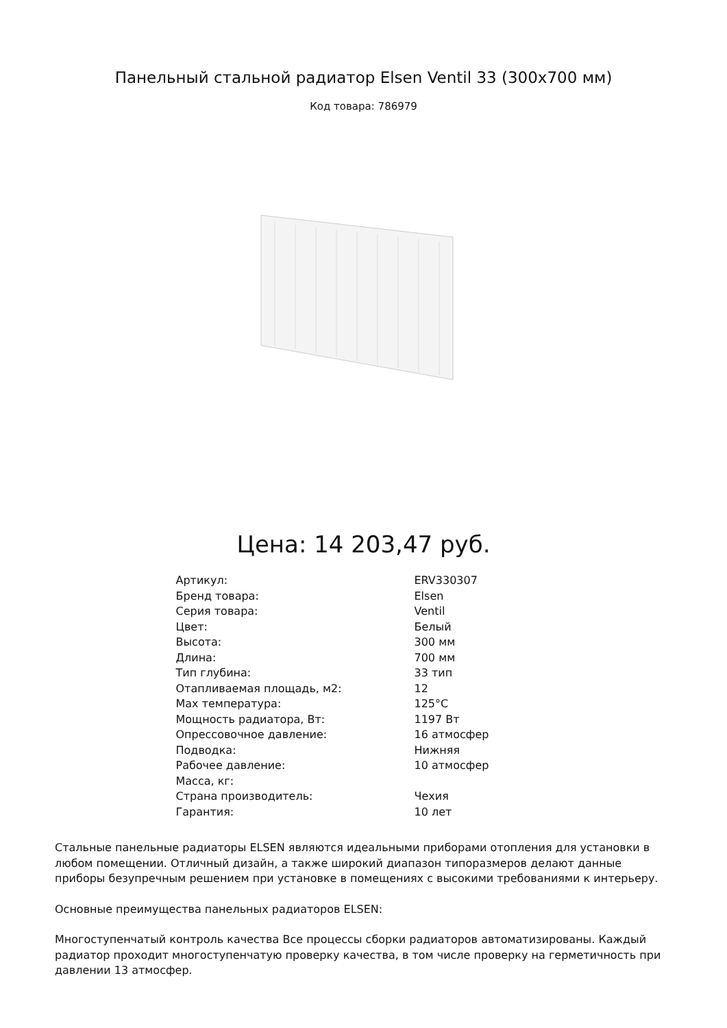Панельный стальной радиатор Elsen Ventil 33 (300x700 мм)
Код товара: 786979
Цена: 14 203,47 руб.
| Артикул: | ERV330307 |
| Бренд товара: | Elsen |
| Серия товара: | Ventil |
| Цвет: | Белый |
| Высота: | 300 мм |
| Длина: | 700 мм |
| Тип глубина: | 33 тип |
| Отапливаемая площадь, м2: | 12 |
| Max температура: | 125°C |
| Мощность радиатора, Вт: | 1197 Вт |
| Опрессовочное давление: | 16 атмосфер |
| Подводка: | Нижняя |
| Рабочее давление: | 10 атмосфер |
| Масса, кг: | |
| Страна производитель: | Чехия |
| Гарантия: | 10 лет |
Стальные панельные радиаторы ELSEN являются идеальными приборами отопления для установки в любом помещении. Отличный дизайн, а также широкий диапазон типоразмеров делают данные приборы безупречным решением при установке в помещениях с высокими требованиями к интерьеру.
Основные преимущества панельных радиаторов ELSEN:
Многоступенчатый контроль качества Все процессы сборки радиаторов автоматизированы. Каждый радиатор проходит многоступенчатую проверку качества, в том числе проверку на герметичность при давлении 13 атмосфер.